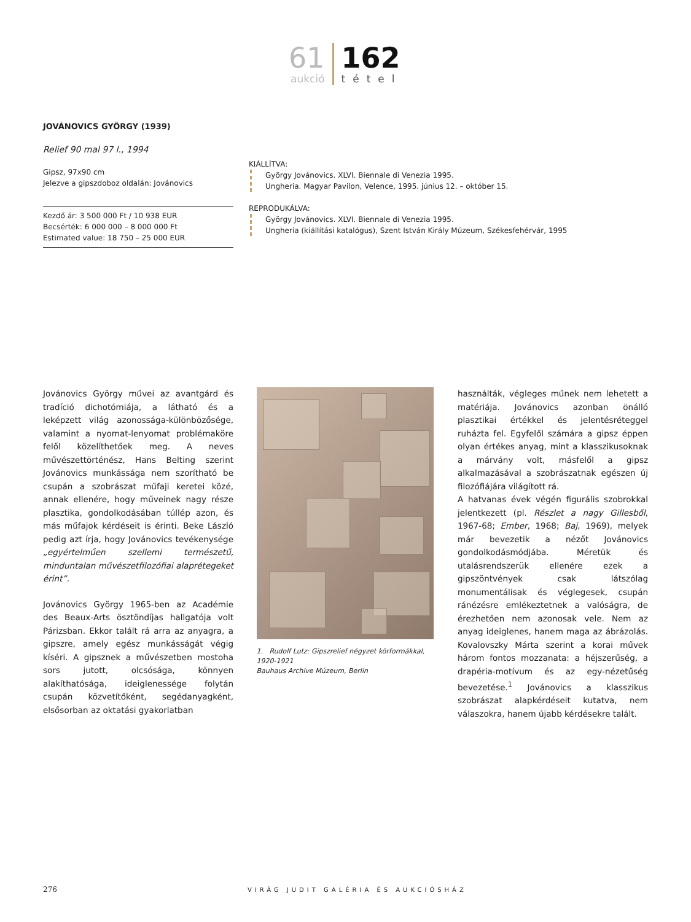61
aukció
162
tétel
JOVÁNOVICS GYÖRGY (1939)
Relief 90 mal 97 l., 1994
Gipsz, 97x90 cm
Jelezve a gipszdoboz oldalán: Jovánovics
Kezdő ár: 3 500 000 Ft / 10 938 EUR
Becsérték: 6 000 000 – 8 000 000 Ft
Estimated value: 18 750 – 25 000 EUR
KIÁLLÍTVA:
György Jovánovics. XLVI. Biennale di Venezia 1995.
Ungheria. Magyar Pavilon, Velence, 1995. június 12. – október 15.
REPRODUKÁLVA:
György Jovánovics. XLVI. Biennale di Venezia 1995.
Ungheria (kiállítási katalógus), Szent István Király Múzeum, Székesfehérvár, 1995
Jovánovics György művei az avantgárd és tradíció dichotómiája, a látható és a leképzett világ azonossága-különbözősége, valamint a nyomat-lenyomat problémaköre felől közelíthetőek meg. A neves művészettörténész, Hans Belting szerint Jovánovics munkássága nem szorítható be csupán a szobrászat műfaji keretei közé, annak ellenére, hogy műveinek nagy része plasztika, gondolkodásában túllép azon, és más műfajok kérdéseit is érinti. Beke László pedig azt írja, hogy Jovánovics tevékenysége „egyértelműen szellemi természetű, minduntalan művészetfilozófiai alaprétegeket érint”.
Jovánovics György 1965-ben az Académie des Beaux-Arts ösztöndíjas hallgatója volt Párizsban. Ekkor talált rá arra az anyagra, a gipszre, amely egész munkásságát végig kíséri. A gipsznek a művészetben mostoha sors jutott, olcsósága, könnyen alakíthatósága, ideiglenessége folytán csupán közvetítőként, segédanyagként, elsősorban az oktatási gyakorlatban
1. Rudolf Lutz: Gipszrelief négyzet körformákkal, 1920-1921
Bauhaus Archive Múzeum, Berlin
használták, végleges műnek nem lehetett a matériája. Jovánovics azonban önálló plasztikai értékkel és jelentésréteggel ruházta fel. Egyfelől számára a gipsz éppen olyan értékes anyag, mint a klasszikusoknak a márvány volt, másfelől a gipsz alkalmazásával a szobrászatnak egészen új filozófiájára világított rá.
A hatvanas évek végén figurális szobrokkal jelentkezett (pl. Részlet a nagy Gillesből, 1967-68; Ember, 1968; Baj, 1969), melyek már bevezetik a nézőt Jovánovics gondolkodásmódjába. Méretük és utalásrendszerük ellenére ezek a gipszöntvények csak látszólag monumentálisak és véglegesek, csupán ránézésre emlékeztetnek a valóságra, de érezhetően nem azonosak vele. Nem az anyag ideiglenes, hanem maga az ábrázolás. Kovalovszky Márta szerint a korai művek három fontos mozzanata: a héjszerűség, a drapéria-motívum és az egy-nézetűség bevezetése.<sup>1</sup> Jovánovics a klasszikus szobrászat alapkérdéseit kutatva, nem válaszokra, hanem újabb kérdésekre talált.
276 VIRÁG JUDIT GALÉRIA ÉS AUKCIÓSHÁZ